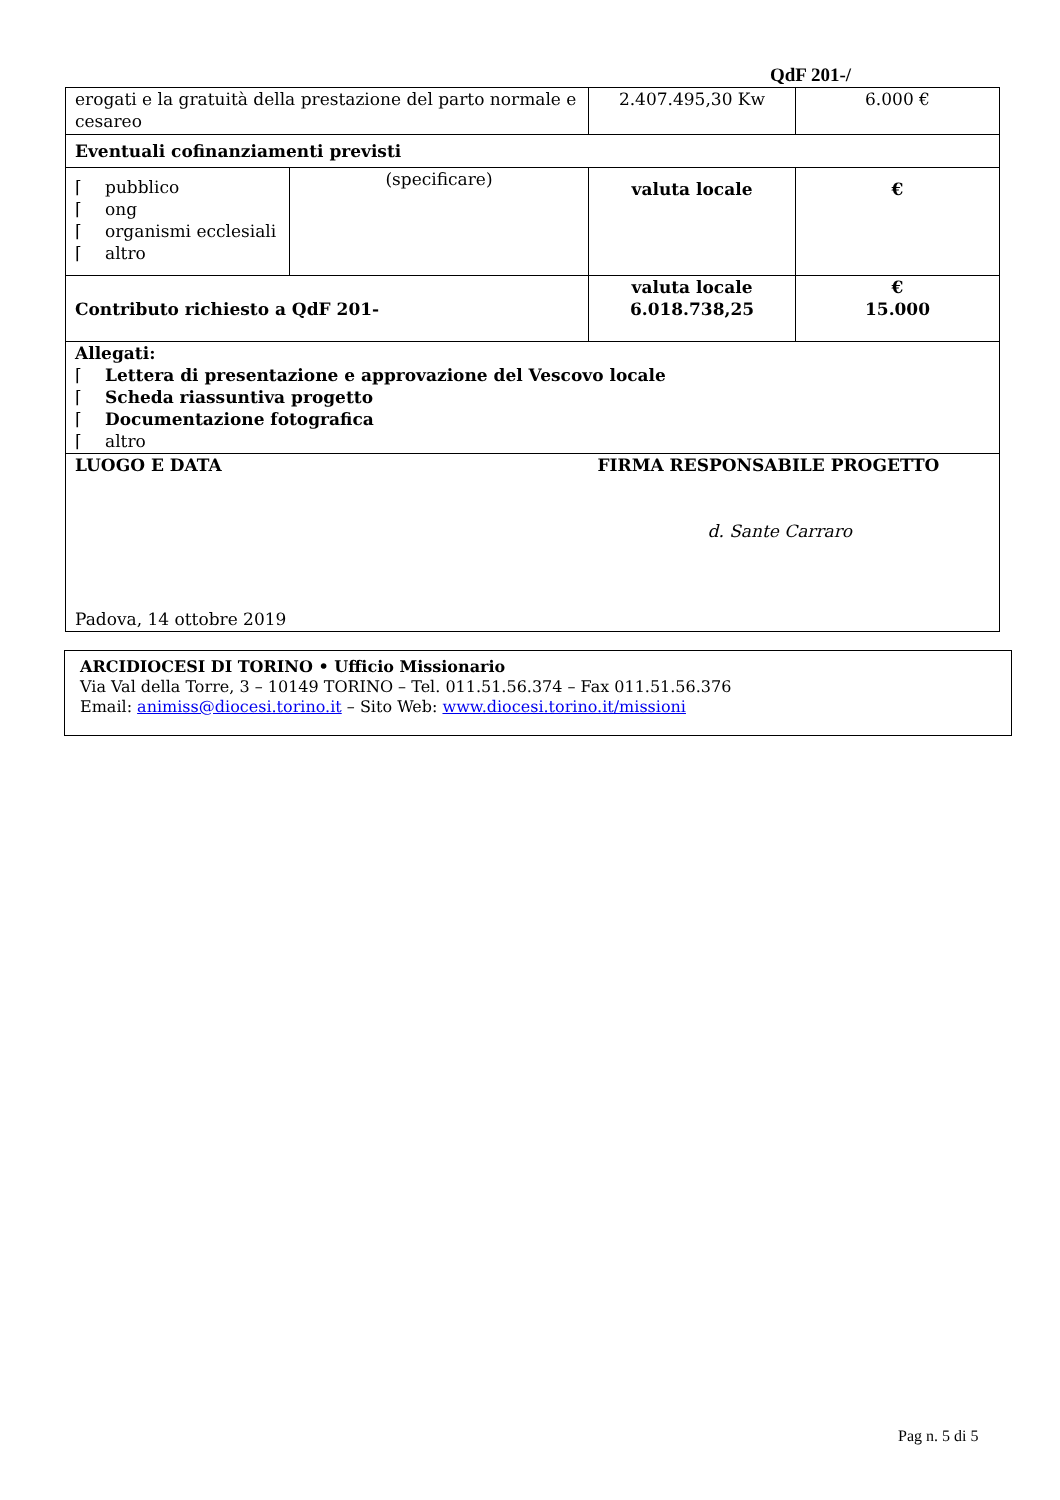QdF 201-/
| erogati e la gratuità della prestazione del parto normale e cesareo | | 2.407.495,30 Kw | 6.000 € |
| Eventuali cofinanziamenti previsti | | | |
| ⌈ pubblico ⌈ ong ⌈ organismi ecclesiali ⌈ altro | (specificare) | valuta locale | € |
| Contributo richiesto a QdF 201- | | valuta locale 6.018.738,25 | € 15.000 |
| Allegati: ⌈ Lettera di presentazione e approvazione del Vescovo locale ⌈ Scheda riassuntiva progetto ⌈ Documentazione fotografica ⌈ altro | | | |
| LUOGO E DATA Padova, 14 ottobre 2019 | | FIRMA RESPONSABILE PROGETTO d. Sante Carraro | |
ARCIDIOCESI DI TORINO • Ufficio Missionario
Via Val della Torre, 3 – 10149 TORINO – Tel. 011.51.56.374 – Fax 011.51.56.376
Email: animiss@diocesi.torino.it – Sito Web: www.diocesi.torino.it/missioni
Pag n. 5 di 5